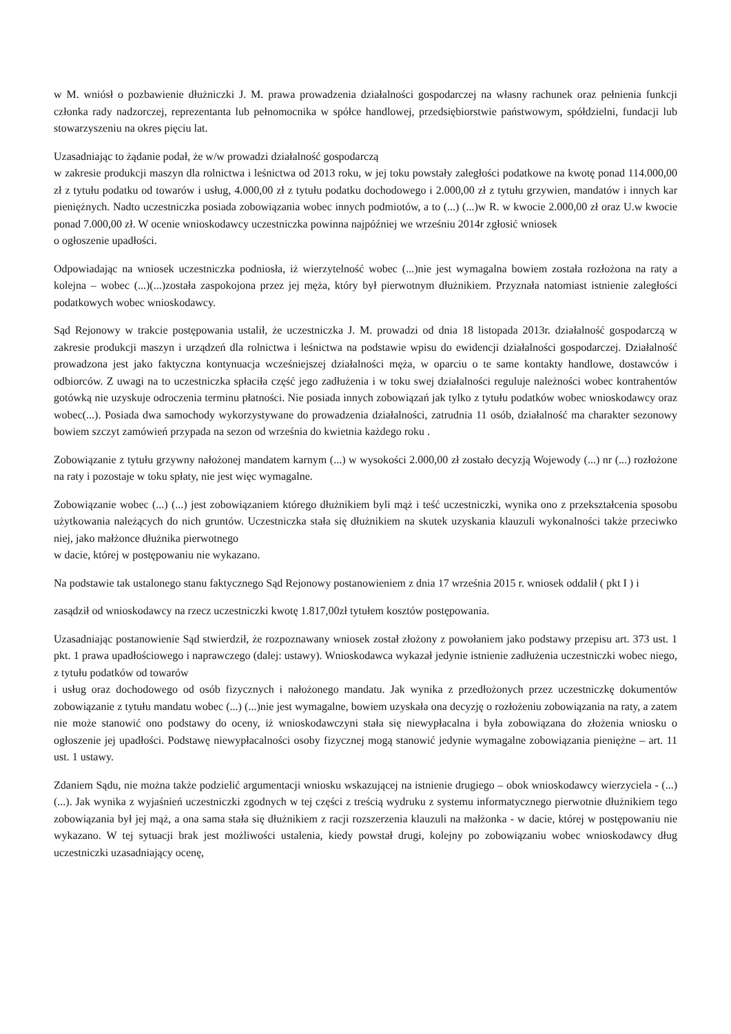w M. wniósł o pozbawienie dłużniczki J. M. prawa prowadzenia działalności gospodarczej na własny rachunek oraz pełnienia funkcji członka rady nadzorczej, reprezentanta lub pełnomocnika w spółce handlowej, przedsiębiorstwie państwowym, spółdzielni, fundacji lub stowarzyszeniu na okres pięciu lat.
Uzasadniając to żądanie podał, że w/w prowadzi działalność gospodarczą
w zakresie produkcji maszyn dla rolnictwa i leśnictwa od 2013 roku, w jej toku powstały zaległości podatkowe na kwotę ponad 114.000,00 zł z tytułu podatku od towarów i usług, 4.000,00 zł z tytułu podatku dochodowego i 2.000,00 zł z tytułu grzywien, mandatów i innych kar pieniężnych. Nadto uczestniczka posiada zobowiązania wobec innych podmiotów, a to (...) (...)w R. w kwocie 2.000,00 zł oraz U.w kwocie ponad 7.000,00 zł. W ocenie wnioskodawcy uczestniczka powinna najpóźniej we wrześniu 2014r zgłosić wniosek
o ogłoszenie upadłości.
Odpowiadając na wniosek uczestniczka podniosła, iż wierzytelność wobec (...)nie jest wymagalna bowiem została rozłożona na raty a kolejna – wobec (...)(...)została zaspokojona przez jej męża, który był pierwotnym dłużnikiem. Przyznała natomiast istnienie zaległości podatkowych wobec wnioskodawcy.
Sąd Rejonowy w trakcie postępowania ustalił, że uczestniczka J. M. prowadzi od dnia 18 listopada 2013r. działalność gospodarczą w zakresie produkcji maszyn i urządzeń dla rolnictwa i leśnictwa na podstawie wpisu do ewidencji działalności gospodarczej. Działalność prowadzona jest jako faktyczna kontynuacja wcześniejszej działalności męża, w oparciu o te same kontakty handlowe, dostawców i odbiorców. Z uwagi na to uczestniczka spłaciła część jego zadłużenia i w toku swej działalności reguluje należności wobec kontrahentów gotówką nie uzyskuje odroczenia terminu płatności. Nie posiada innych zobowiązań jak tylko z tytułu podatków wobec wnioskodawcy oraz wobec(...). Posiada dwa samochody wykorzystywane do prowadzenia działalności, zatrudnia 11 osób, działalność ma charakter sezonowy bowiem szczyt zamówień przypada na sezon od września do kwietnia każdego roku .
Zobowiązanie z tytułu grzywny nałożonej mandatem karnym (...) w wysokości 2.000,00 zł zostało decyzją Wojewody (...) nr (...) rozłożone na raty i pozostaje w toku spłaty, nie jest więc wymagalne.
Zobowiązanie wobec (...) (...) jest zobowiązaniem którego dłużnikiem byli mąż i teść uczestniczki, wynika ono z przekształcenia sposobu użytkowania należących do nich gruntów. Uczestniczka stała się dłużnikiem na skutek uzyskania klauzuli wykonalności także przeciwko niej, jako małżonce dłużnika pierwotnego
w dacie, której w postępowaniu nie wykazano.
Na podstawie tak ustalonego stanu faktycznego Sąd Rejonowy postanowieniem z dnia 17 września 2015 r. wniosek oddalił ( pkt I ) i
zasądził od wnioskodawcy na rzecz uczestniczki kwotę 1.817,00zł tytułem kosztów postępowania.
Uzasadniając postanowienie Sąd stwierdził, że rozpoznawany wniosek został złożony z powołaniem jako podstawy przepisu art. 373 ust. 1 pkt. 1 prawa upadłościowego i naprawczego (dalej: ustawy). Wnioskodawca wykazał jedynie istnienie zadłużenia uczestniczki wobec niego, z tytułu podatków od towarów
i usług oraz dochodowego od osób fizycznych i nałożonego mandatu. Jak wynika z przedłożonych przez uczestniczkę dokumentów zobowiązanie z tytułu mandatu wobec (...) (...)nie jest wymagalne, bowiem uzyskała ona decyzję o rozłożeniu zobowiązania na raty, a zatem nie może stanowić ono podstawy do oceny, iż wnioskodawczyni stała się niewypłacalna i była zobowiązana do złożenia wniosku o ogłoszenie jej upadłości. Podstawę niewypłacalności osoby fizycznej mogą stanowić jedynie wymagalne zobowiązania pieniężne – art. 11 ust. 1 ustawy.
Zdaniem Sądu, nie można także podzielić argumentacji wniosku wskazującej na istnienie drugiego – obok wnioskodawcy wierzyciela - (...) (...). Jak wynika z wyjaśnień uczestniczki zgodnych w tej części z treścią wydruku z systemu informatycznego pierwotnie dłużnikiem tego zobowiązania był jej mąż, a ona sama stała się dłużnikiem z racji rozszerzenia klauzuli na małżonka - w dacie, której w postępowaniu nie wykazano. W tej sytuacji brak jest możliwości ustalenia, kiedy powstał drugi, kolejny po zobowiązaniu wobec wnioskodawcy dług uczestniczki uzasadniający ocenę,